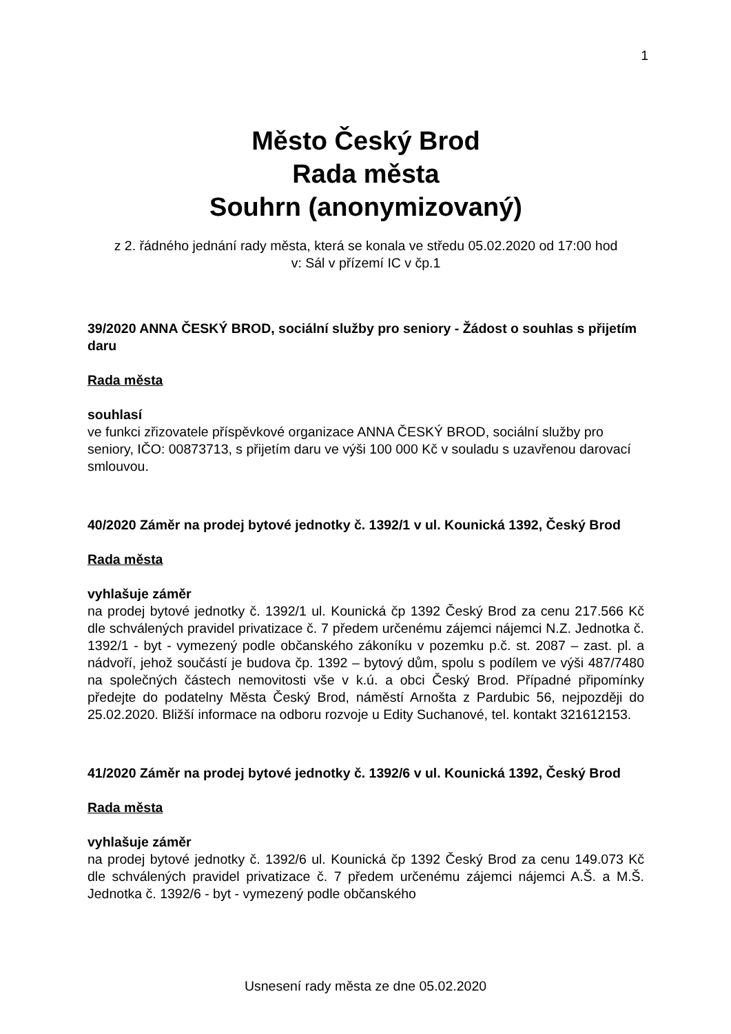1
Město Český Brod
Rada města
Souhrn (anonymizovaný)
z 2. řádného jednání rady města, která se konala ve středu 05.02.2020 od 17:00 hod
v: Sál v přízemí IC v čp.1
39/2020 ANNA ČESKÝ BROD, sociální služby pro seniory - Žádost o souhlas s přijetím daru
Rada města
souhlasí
ve funkci zřizovatele příspěvkové organizace ANNA ČESKÝ BROD, sociální služby pro seniory, IČO: 00873713, s přijetím daru ve výši 100 000 Kč v souladu s uzavřenou darovací smlouvou.
40/2020 Záměr na prodej bytové jednotky č. 1392/1 v ul. Kounická 1392, Český Brod
Rada města
vyhlašuje záměr
na prodej bytové jednotky č. 1392/1 ul. Kounická čp 1392 Český Brod za cenu 217.566 Kč dle schválených pravidel privatizace č. 7 předem určenému zájemci nájemci N.Z. Jednotka č. 1392/1 - byt - vymezený podle občanského zákoníku v pozemku p.č. st. 2087 – zast. pl. a nádvoří, jehož součástí je budova čp. 1392 – bytový dům, spolu s podílem ve výši 487/7480 na společných částech nemovitosti vše v k.ú. a obci Český Brod. Případné připomínky předejte do podatelny Města Český Brod, náměstí Arnošta z Pardubic 56, nejpozději do 25.02.2020. Bližší informace na odboru rozvoje u Edity Suchanové, tel. kontakt 321612153.
41/2020 Záměr na prodej bytové jednotky č. 1392/6 v ul. Kounická 1392, Český Brod
Rada města
vyhlašuje záměr
na prodej bytové jednotky č. 1392/6 ul. Kounická čp 1392 Český Brod za cenu 149.073 Kč dle schválených pravidel privatizace č. 7 předem určenému zájemci nájemci A.Š. a M.Š. Jednotka č. 1392/6 - byt - vymezený podle občanského
Usnesení rady města ze dne 05.02.2020